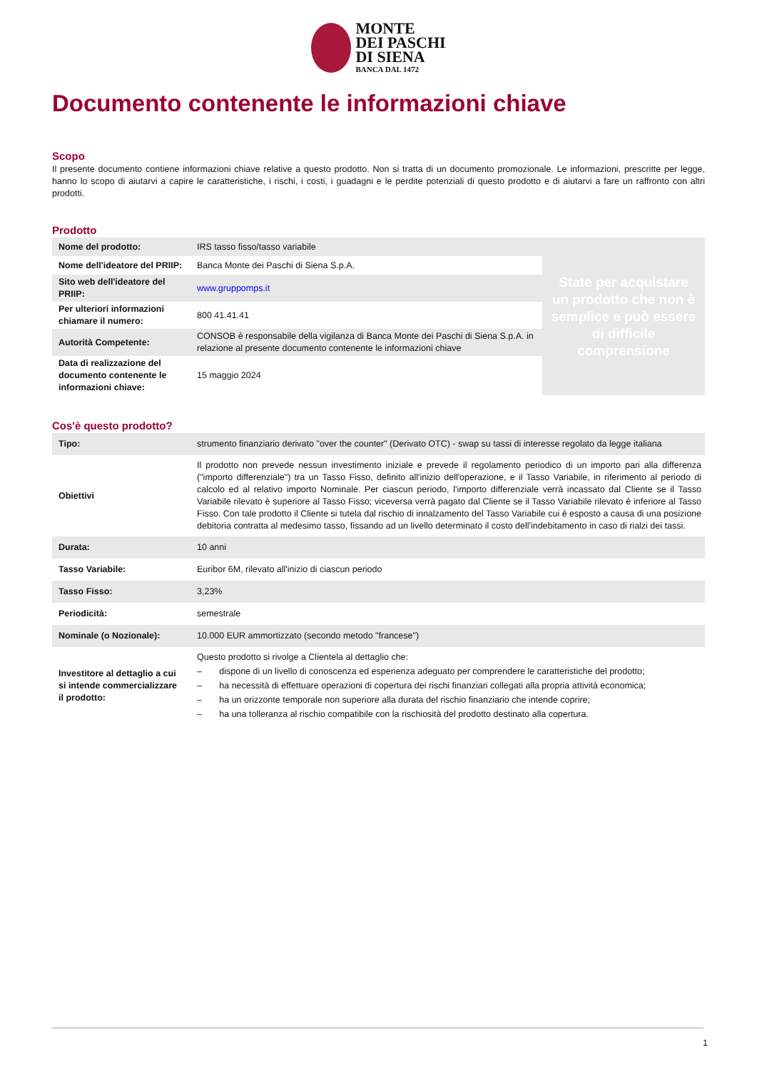MONTE
DEI PASCHI
DI SIENA BANCA DAL 1472
Documento contenente le informazioni chiave
Scopo
Il presente documento contiene informazioni chiave relative a questo prodotto. Non si tratta di un documento promozionale. Le informazioni, prescritte per legge, hanno lo scopo di aiutarvi a capire le caratteristiche, i rischi, i costi, i guadagni e le perdite potenziali di questo prodotto e di aiutarvi a fare un raffronto con altri prodotti.
Prodotto
| Nome del prodotto: | IRS tasso fisso/tasso variabile | State per acquistare un prodotto che non è semplice e può essere di difficile comprensione |
| Nome dell'ideatore del PRIIP: | Banca Monte dei Paschi di Siena S.p.A. | |
| Sito web dell'ideatore del PRIIP: | www.gruppomps.it | |
| Per ulteriori informazioni chiamare il numero: | 800 41.41.41 | |
| Autorità Competente: | CONSOB è responsabile della vigilanza di Banca Monte dei Paschi di Siena S.p.A. in relazione al presente documento contenente le informazioni chiave | |
| Data di realizzazione del documento contenente le informazioni chiave: | 15 maggio 2024 | |
Cos'è questo prodotto?
| Tipo: | strumento finanziario derivato "over the counter" (Derivato OTC) - swap su tassi di interesse regolato da legge italiana |
| Obiettivi | Il prodotto non prevede nessun investimento iniziale e prevede il regolamento periodico di un importo pari alla differenza ("importo differenziale") tra un Tasso Fisso, definito all'inizio dell'operazione, e il Tasso Variabile, in riferimento al periodo di calcolo ed al relativo importo Nominale. Per ciascun periodo, l'importo differenziale verrà incassato dal Cliente se il Tasso Variabile rilevato è superiore al Tasso Fisso; viceversa verrà pagato dal Cliente se il Tasso Variabile rilevato è inferiore al Tasso Fisso. Con tale prodotto il Cliente si tutela dal rischio di innalzamento del Tasso Variabile cui è esposto a causa di una posizione debitoria contratta al medesimo tasso, fissando ad un livello determinato il costo dell'indebitamento in caso di rialzi dei tassi. |
| Durata: | 10 anni |
| Tasso Variabile: | Euribor 6M, rilevato all'inizio di ciascun periodo |
| Tasso Fisso: | 3,23% |
| Periodicità: | semestrale |
| Nominale (o Nozionale): | 10.000 EUR ammortizzato (secondo metodo "francese") |
| Investitore al dettaglio a cui si intende commercializzare il prodotto: | Questo prodotto si rivolge a Clientela al dettaglio che: – dispone di un livello di conoscenza ed esperienza adeguato per comprendere le caratteristiche del prodotto; – ha necessità di effettuare operazioni di copertura dei rischi finanziari collegati alla propria attività economica; – ha un orizzonte temporale non superiore alla durata del rischio finanziario che intende coprire; – ha una tolleranza al rischio compatibile con la rischiosità del prodotto destinato alla copertura. |
1